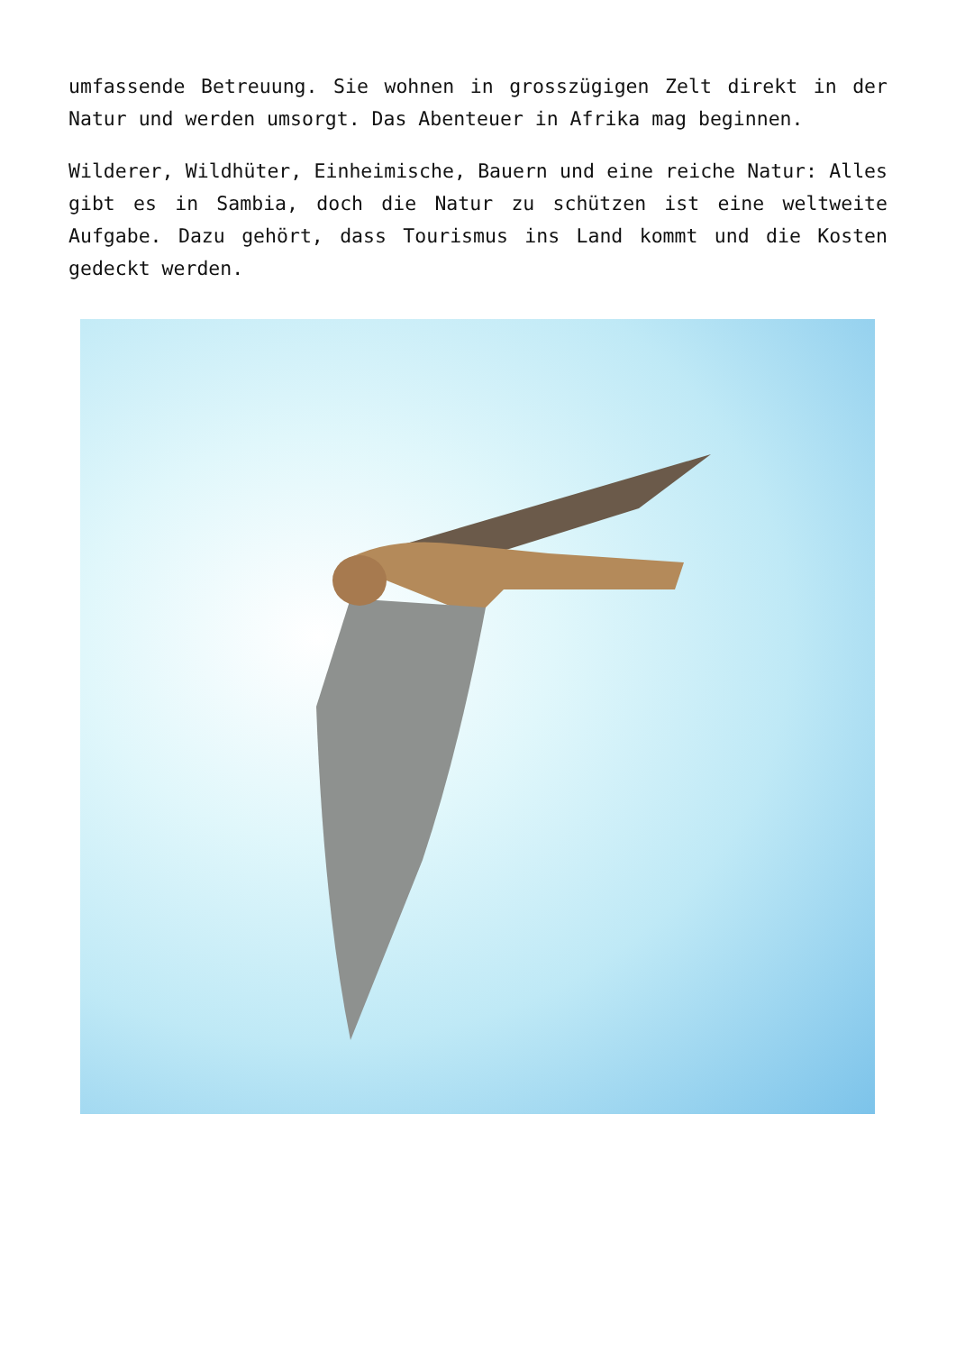umfassende Betreuung. Sie wohnen in grosszügigen Zelt direkt in der Natur und werden umsorgt. Das Abenteuer in Afrika mag beginnen.
Wilderer, Wildhüter, Einheimische, Bauern und eine reiche Natur: Alles gibt es in Sambia, doch die Natur zu schützen ist eine weltweite Aufgabe. Dazu gehört, dass Tourismus ins Land kommt und die Kosten gedeckt werden.